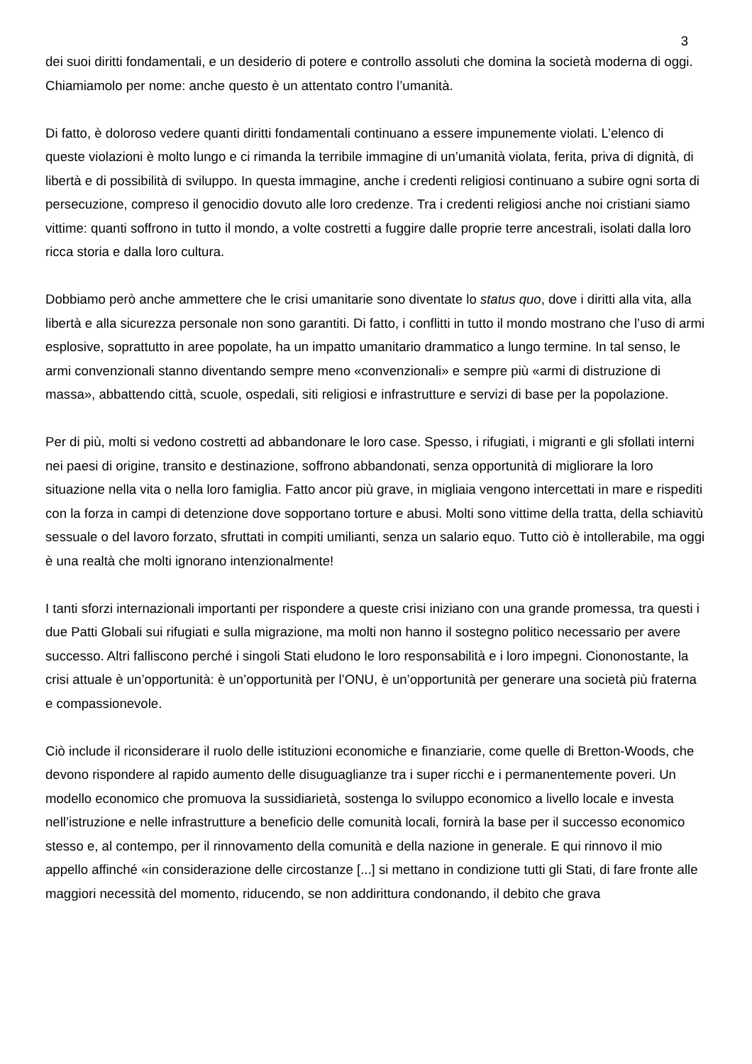3
dei suoi diritti fondamentali, e un desiderio di potere e controllo assoluti che domina la società moderna di oggi. Chiamiamolo per nome: anche questo è un attentato contro l’umanità.
Di fatto, è doloroso vedere quanti diritti fondamentali continuano a essere impunemente violati. L’elenco di queste violazioni è molto lungo e ci rimanda la terribile immagine di un’umanità violata, ferita, priva di dignità, di libertà e di possibilità di sviluppo. In questa immagine, anche i credenti religiosi continuano a subire ogni sorta di persecuzione, compreso il genocidio dovuto alle loro credenze. Tra i credenti religiosi anche noi cristiani siamo vittime: quanti soffrono in tutto il mondo, a volte costretti a fuggire dalle proprie terre ancestrali, isolati dalla loro ricca storia e dalla loro cultura.
Dobbiamo però anche ammettere che le crisi umanitarie sono diventate lo status quo, dove i diritti alla vita, alla libertà e alla sicurezza personale non sono garantiti. Di fatto, i conflitti in tutto il mondo mostrano che l’uso di armi esplosive, soprattutto in aree popolate, ha un impatto umanitario drammatico a lungo termine. In tal senso, le armi convenzionali stanno diventando sempre meno «convenzionali» e sempre più «armi di distruzione di massa», abbattendo città, scuole, ospedali, siti religiosi e infrastrutture e servizi di base per la popolazione.
Per di più, molti si vedono costretti ad abbandonare le loro case. Spesso, i rifugiati, i migranti e gli sfollati interni nei paesi di origine, transito e destinazione, soffrono abbandonati, senza opportunità di migliorare la loro situazione nella vita o nella loro famiglia. Fatto ancor più grave, in migliaia vengono intercettati in mare e rispediti con la forza in campi di detenzione dove sopportano torture e abusi. Molti sono vittime della tratta, della schiavitù sessuale o del lavoro forzato, sfruttati in compiti umilianti, senza un salario equo. Tutto ciò è intollerabile, ma oggi è una realtà che molti ignorano intenzionalmente!
I tanti sforzi internazionali importanti per rispondere a queste crisi iniziano con una grande promessa, tra questi i due Patti Globali sui rifugiati e sulla migrazione, ma molti non hanno il sostegno politico necessario per avere successo. Altri falliscono perché i singoli Stati eludono le loro responsabilità e i loro impegni. Ciononostante, la crisi attuale è un’opportunità: è un’opportunità per l’ONU, è un’opportunità per generare una società più fraterna e compassionevole.
Ciò include il riconsiderare il ruolo delle istituzioni economiche e finanziarie, come quelle di Bretton-Woods, che devono rispondere al rapido aumento delle disuguaglianze tra i super ricchi e i permanentemente poveri. Un modello economico che promuova la sussidiarietà, sostenga lo sviluppo economico a livello locale e investa nell’istruzione e nelle infrastrutture a beneficio delle comunità locali, fornirà la base per il successo economico stesso e, al contempo, per il rinnovamento della comunità e della nazione in generale. E qui rinnovo il mio appello affinché «in considerazione delle circostanze [...] si mettano in condizione tutti gli Stati, di fare fronte alle maggiori necessità del momento, riducendo, se non addirittura condonando, il debito che grava